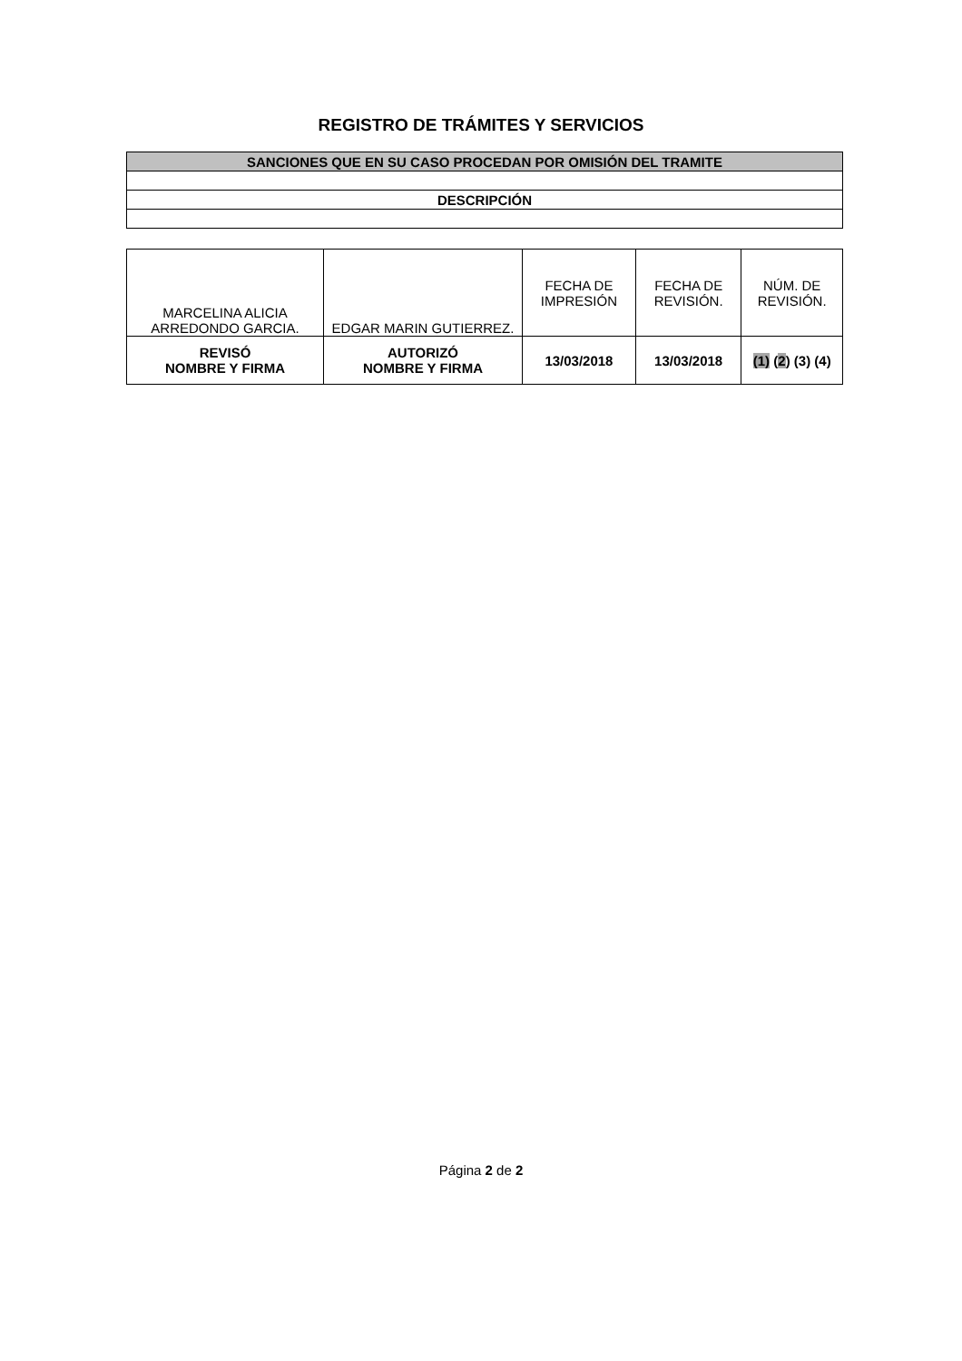REGISTRO DE TRÁMITES Y SERVICIOS
| SANCIONES QUE EN SU CASO PROCEDAN POR OMISIÓN DEL TRAMITE |
| DESCRIPCIÓN |
| MARCELINA ALICIA ARREDONDO GARCIA. | EDGAR MARIN GUTIERREZ. | FECHA DE IMPRESIÓN | FECHA DE REVISIÓN. | NÚM. DE REVISIÓN. |
| REVISÓ NOMBRE Y FIRMA | AUTORIZÓ NOMBRE Y FIRMA | 13/03/2018 | 13/03/2018 | (1) ( 2 ) (3) (4) |
Página 2 de 2